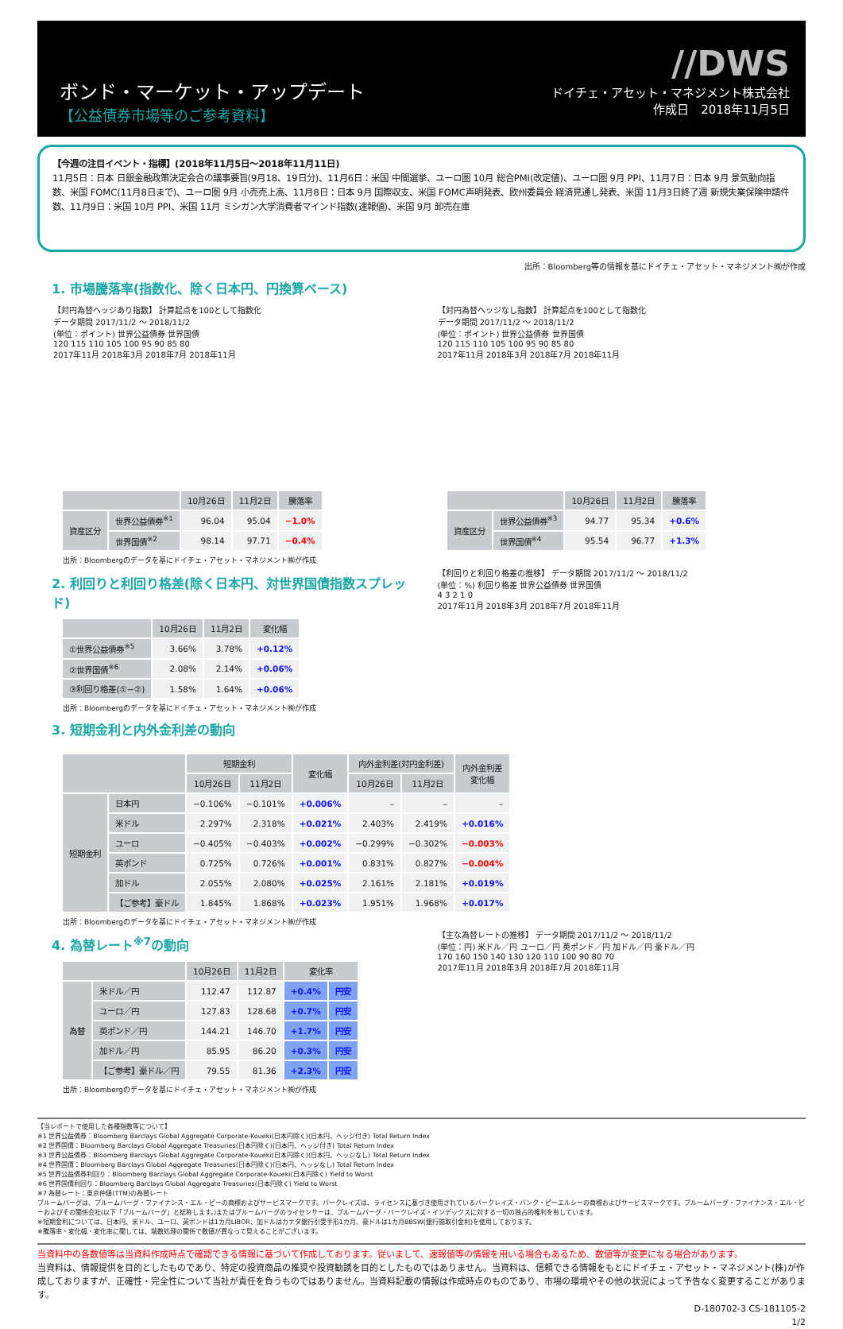ボンド・マーケット・アップデート
【公益債券市場等のご参考資料】
//DWS
ドイチェ・アセット・マネジメント株式会社
作成日　2018年11月5日
【今週の注目イベント・指標】(2018年11月5日～2018年11月11日)
11月5日：日本 日銀金融政策決定会合の議事要旨(9月18、19日分)、11月6日：米国 中間選挙、ユーロ圏 10月 総合PMI(改定値)、ユーロ圏 9月 PPI、11月7日：日本 9月 景気動向指数、米国 FOMC(11月8日まで)、ユーロ圏 9月 小売売上高、11月8日：日本 9月 国際収支、米国 FOMC声明発表、欧州委員会 経済見通し発表、米国 11月3日終了週 新規失業保険申請件数、11月9日：米国 10月 PPI、米国 11月 ミシガン大学消費者マインド指数(速報値)、米国 9月 卸売在庫
出所：Bloomberg等の情報を基にドイチェ・アセット・マネジメント㈱が作成
1. 市場騰落率(指数化、除く日本円、円換算ベース)
【対円為替ヘッジあり指数】 計算起点を100として指数化
データ期間 2017/11/2 ～ 2018/11/2
(単位：ポイント) 世界公益債券 世界国債
120 115 110 105 100 95 90 85 80
2017年11月 2018年3月 2018年7月 2018年11月
| | | 10月26日 | 11月2日 | 騰落率 |
| --- | --- | --- | --- | --- |
| 資産区分 | 世界公益債券<sup>※1</sup> | 96.04 | 95.04 | −1.0% |
| | 世界国債<sup>※2</sup> | 98.14 | 97.71 | −0.4% |
出所：Bloombergのデータを基にドイチェ・アセット・マネジメント㈱が作成
【対円為替ヘッジなし指数】 計算起点を100として指数化
データ期間 2017/11/2 ～ 2018/11/2
(単位：ポイント) 世界公益債券 世界国債
120 115 110 105 100 95 90 85 80
2017年11月 2018年3月 2018年7月 2018年11月
| | | 10月26日 | 11月2日 | 騰落率 |
| --- | --- | --- | --- | --- |
| 資産区分 | 世界公益債券<sup>※3</sup> | 94.77 | 95.34 | +0.6% |
| | 世界国債<sup>※4</sup> | 95.54 | 96.77 | +1.3% |
2. 利回りと利回り格差(除く日本円、対世界国債指数スプレッド)
| | 10月26日 | 11月2日 | 変化幅 |
| --- | --- | --- | --- |
| ①世界公益債券<sup>※5</sup> | 3.66% | 3.78% | +0.12% |
| ②世界国債<sup>※6</sup> | 2.08% | 2.14% | +0.06% |
| ③利回り格差(①−②) | 1.58% | 1.64% | +0.06% |
出所：Bloombergのデータを基にドイチェ・アセット・マネジメント㈱が作成
3. 短期金利と内外金利差の動向
【利回りと利回り格差の推移】 データ期間 2017/11/2 ～ 2018/11/2
(単位：%) 利回り格差 世界公益債券 世界国債
4 3 2 1 0
2017年11月 2018年3月 2018年7月 2018年11月
| | | 短期金利 | | 変化幅 | 内外金利差(対円金利差) | | 内外金利差 変化幅 |
| --- | --- | --- | --- | --- | --- | --- | --- |
| | | 10月26日 | 11月2日 | | 10月26日 | 11月2日 | |
| 短期金利 | 日本円 | −0.106% | −0.101% | +0.006% | – | – | – |
| | 米ドル | 2.297% | 2.318% | +0.021% | 2.403% | 2.419% | +0.016% |
| | ユーロ | −0.405% | −0.403% | +0.002% | −0.299% | −0.302% | −0.003% |
| | 英ポンド | 0.725% | 0.726% | +0.001% | 0.831% | 0.827% | −0.004% |
| | 加ドル | 2.055% | 2.080% | +0.025% | 2.161% | 2.181% | +0.019% |
| | 【ご参考】豪ドル | 1.845% | 1.868% | +0.023% | 1.951% | 1.968% | +0.017% |
出所：Bloombergのデータを基にドイチェ・アセット・マネジメント㈱が作成
4. 為替レート<sup>※7</sup>の動向
| | | 10月26日 | 11月2日 | 変化率 | |
| --- | --- | --- | --- | --- | --- |
| 為替 | 米ドル／円 | 112.47 | 112.87 | +0.4% | 円安 |
| | ユーロ／円 | 127.83 | 128.68 | +0.7% | 円安 |
| | 英ポンド／円 | 144.21 | 146.70 | +1.7% | 円安 |
| | 加ドル／円 | 85.95 | 86.20 | +0.3% | 円安 |
| | 【ご参考】豪ドル／円 | 79.55 | 81.36 | +2.3% | 円安 |
出所：Bloombergのデータを基にドイチェ・アセット・マネジメント㈱が作成
【主な為替レートの推移】 データ期間 2017/11/2 ～ 2018/11/2
(単位：円) 米ドル／円 ユーロ／円 英ポンド／円 加ドル／円 豪ドル／円
170 160 150 140 130 120 110 100 90 80 70
2017年11月 2018年3月 2018年7月 2018年11月
【当レポートで使用した各種指数等について】
※1 世界公益債券：Bloomberg Barclays Global Aggregate Corporate-Koueki(日本円除く)(日本円、ヘッジ付き) Total Return Index
※2 世界国債：Bloomberg Barclays Global Aggregate Treasuries(日本円除く)(日本円、ヘッジ付き) Total Return Index
※3 世界公益債券：Bloomberg Barclays Global Aggregate Corporate-Koueki(日本円除く)(日本円、ヘッジなし) Total Return Index
※4 世界国債：Bloomberg Barclays Global Aggregate Treasuries(日本円除く)(日本円、ヘッジなし) Total Return Index
※5 世界公益債券利回り：Bloomberg Barclays Global Aggregate Corporate-Koueki(日本円除く) Yield to Worst
※6 世界国債利回り：Bloomberg Barclays Global Aggregate Treasuries(日本円除く) Yield to Worst
※7 為替レート：東京仲値(TTM)の為替レート
ブルームバーグは、ブルームバーグ・ファイナンス・エル・ピーの商標およびサービスマークです。バークレイズは、ライセンスに基づき使用されているバークレイズ・バンク・ピーエルシーの商標およびサービスマークです。ブルームバーグ・ファイナンス・エル・ピーおよびその関係会社(以下「ブルームバーグ」と総称します。)またはブルームバーグのライセンサーは、ブルームバーグ・バークレイズ・インデックスに対する一切の独占的権利を有しています。
※短期金利については、日本円、米ドル、ユーロ、英ポンドは1カ月LIBOR、加ドルはカナダ銀行引受手形1カ月、豪ドルは1カ月BBSW(銀行間取引金利)を使用しております。
※騰落率・変化幅・変化率に関しては、端数処理の関係で数値が異なって見えることがございます。
当資料中の各数値等は当資料作成時点で確認できる情報に基づいて作成しております。従いまして、速報値等の情報を用いる場合もあるため、数値等が変更になる場合があります。
当資料は、情報提供を目的としたものであり、特定の投資商品の推奨や投資勧誘を目的としたものではありません。当資料は、信頼できる情報をもとにドイチェ・アセット・マネジメント(株)が作成しておりますが、正確性・完全性について当社が責任を負うものではありません。当資料記載の情報は作成時点のものであり、市場の環境やその他の状況によって予告なく変更することがあります。
D-180702-3 CS-181105-2
1/2